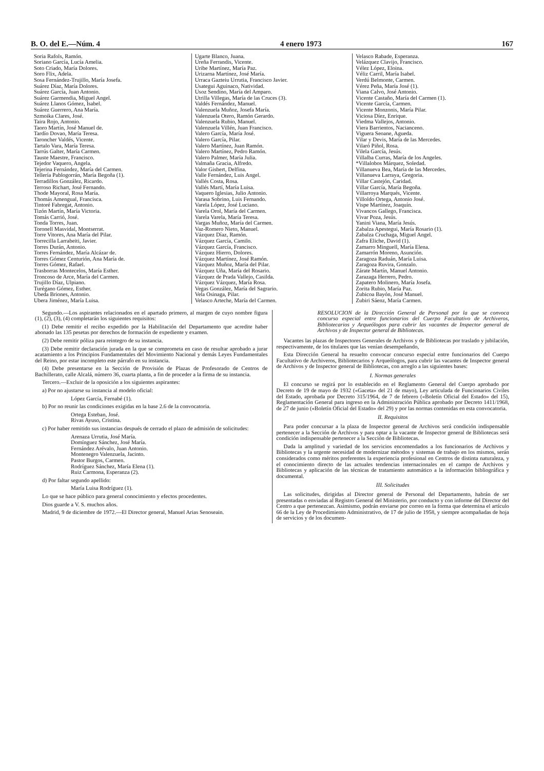B. O. del E.—Núm. 4 4 enero 1973 167
Soria Rafols, Ramón.
Soriano García, Lucía Amelia.
Soto Criado, María Dolores.
Soro Flix, Adela.
Sosa Fernández-Trujillo, María Josefa.
Suárez Díaz, María Dolores.
Suárez García, Juan Antonio.
Suárez Garmendia, Miguel Angel.
Suárez Llanos Gómez, Isabel.
Suárez Guerrero, Ana María.
Szmoika Clares, José.
Taira Rojo, Antonio.
Taoro Martín, José Manuel de.
Tardío Dovao, María Teresa.
Taroncher Valdés, Vicente.
Tartalo Vara, María Teresa.
Tarrús Galter, María Carmen.
Tauste Maestre, Francisco.
Tejedor Vaquero, Angela.
Tejerina Fernández, María del Carmen.
Tellería Pablogorrán, María Begoña (1).
Terradillos González, Ricardo.
Terroso Richart, José Fernando.
Thode Mayoral, Rosa María.
Thomás Amengual, Francisca.
Tintoré Fabregat, Antonio.
Tizón Martín, María Victoria.
Tomás Carrió, José.
Tonda Torres, Juan.
Toronell Masvidal, Montserrat.
Torre Vitores, Ana María del Pilar.
Torrecilla Larrabeiti, Javier.
Torres Durán, Antonio.
Torres Fernández, María Alcázar de.
Torres Gómez Centurión, Ana María de.
Torres Gómez, Rafael.
Trasborras Montecelos, María Esther.
Troncoso de Arce, María del Carmen.
Trujillo Díaz, Ulpiano.
Turégano Gómez, Esther.
Ubeda Briones, Antonio.
Ubera Jiménez, María Luisa.
Ugarte Blanco, Juana.
Ureña Ferrandis, Vicente.
Uribe Martínez, María Paz.
Urizarna Martínez, José María.
Urraca Gazteiu Urrutia, Francisco Javier.
Usategui Aguinaco, Natividad.
Usoz Sendino, María del Amparo.
Utrilla Villegas, María de las Cruces (3).
Valdés Fernández, Manuel.
Valenzuela Muñoz, Josefa María.
Valenzuela Otero, Ramón Gerardo.
Valenzuela Rubio, Manuel.
Valenzuela Villén, Juan Francisco.
Valero García, María José.
Valero García, Pilar.
Valero Martínez, Juan Ramón.
Valero Martínez, Pedro Ramón.
Valero Palmer, María Julia.
Valmaña Gracia, Alfredo.
Valor Gisbert, Delfina.
Valle Fernández, Luis Angel.
Vallés Costa, Rosa.
Vallés Martí, María Luisa.
Vaquero Iglesias, Julio Antonio.
Varasa Sobrino, Luis Fernando.
Varela López, José Luciano.
Varela Orol, María del Carmen.
Varela Varela, María Teresa.
Vargas Muñoz, María del Carmen.
Vaz-Romero Nieto, Manuel.
Vázquez Díaz, Ramón.
Vázquez García, Camilo.
Vázquez García, Francisco.
Vázquez Hierro, Dolores.
Vázquez Martínez, José Ramón.
Vázquez Muñoz, María del Pilar.
Vázquez Uña, María del Rosario.
Vázquez de Prada Vallejo, Casilda.
Vázquez Vázquez, María Rosa.
Vegas González, María del Sagrario.
Vela Osinaga, Pilar.
Velasco Arteche, María del Carmen.
Velasco Rabade, Esperanza.
Velázquez Clavijo, Francisco.
Vélez López, Eloina.
Véliz Carril, María Isabel.
Verdú Belmonte, Carmen.
Vérez Peña, María José (1).
Viana Calvo, José Antonio.
Vicente Castaño, María del Carmen (1).
Vicente García, Carmen.
Vicente Monzonis, María Pilar.
Viciosa Díez, Enrique.
Viedma Vallejos, Antonio.
Viera Barrientos, Nacianceno.
Viguera Seoane, Agueda.
Vilar y Devis, María de las Mercedes.
Vilaró Piñol, Rosa.
Vilela García, Jesús.
Villalba Curras, María de los Angeles.
*Villalobos Márquez, Soledad.
Villanueva Bea, María de las Mercedes.
Villanueva Larraya, Gregoria.
Villar Castejón, Caridad.
Villar García, María Begoña.
Villarroya Marqués, Vicente.
Villoldo Ortega, Antonio José.
Vispe Martínez, Joaquín.
Vivancos Gallego, Francisca.
Vivar Poza, Jesús.
Yanini Viana, María Jesús.
Zabalza Apestegui, María Rosario (1).
Zabalza Cruchaga, Miguel Angel.
Zafra Eliche, David (1).
Zamarro Minguell, María Elena.
Zamarrón Moreno, Asunción.
Zaragoza Raduán, María Luisa.
Zaragoza Ruvira, Gonzalo.
Zárate Martín, Manuel Antonio.
Zarazaga Herrero, Pedro.
Zapatero Molinero, María Josefa.
Zorita Rubio, María Paz.
Zubicoa Bayón, José Manuel.
Zubiri Sáenz, María Carmen.
Segundo.—Los aspirantes relacionados en el apartado primero, al margen de cuyo nombre figura (1), (2), (3), (4) completarán los siguientes requisitos:
(1) Debe remitir el recibo expedido por la Habilitación del Departamento que acredite haber abonado las 135 pesetas por derechos de formación de expediente y examen.
(2) Debe remitir póliza para reintegro de su instancia.
(3) Debe remitir declaración jurada en la que se comprometa en caso de resultar aprobado a jurar acatamiento a los Principios Fundamentales del Movimiento Nacional y demás Leyes Fundamentales del Reino, por estar incompleto este párrafo en su instancia.
(4) Debe presentarse en la Sección de Provisión de Plazas de Profesorado de Centros de Bachillerato, calle Alcalá, número 36, cuarta planta, a fin de proceder a la firma de su instancia.
Tercero.—Excluir de la oposición a los siguientes aspirantes:
a) Por no ajustarse su instancia al modelo oficial:
López García, Fernabé (1).
b) Por no reunir las condiciones exigidas en la base 2.6 de la convocatoria.
Ortega Esteban, José.
Rivas Ayuso, Cristina.
c) Por haber remitido sus instancias después de cerrado el plazo de admisión de solicitudes:
Arenaza Urrutia, José María.
Domínguez Sánchez, José María.
Fernández Arévalo, Juan Antonio.
Montenegro Valenzuela, Jacinto.
Pastor Burgos, Carmen.
Rodríguez Sánchez, María Elena (1).
Ruiz Carmona, Esperanza (2).
d) Por faltar segundo apellido:
María Luisa Rodríguez (1).
Lo que se hace público para general conocimiento y efectos procedentes.
Dios guarde a V. S. muchos años.
Madrid, 9 de diciembre de 1972.—El Director general, Manuel Arias Senoseain.
RESOLUCION de la Dirección General de Personal por la que se convoca concurso especial entre funcionarios del Cuerpo Facultativo de Archiveros, Bibliotecarios y Arqueólogos para cubrir las vacantes de Inspector general de Archivos y de Inspector general de Bibliotecas.
Vacantes las plazas de Inspectores Generales de Archivos y de Bibliotecas por traslado y jubilación, respectivamente, de los titulares que las venían desempeñando,
Esta Dirección General ha resuelto convocar concurso especial entre funcionarios del Cuerpo Facultativo de Archiveros, Bibliotecarios y Arqueólogos, para cubrir las vacantes de Inspector general de Archivos y de Inspector general de Bibliotecas, con arreglo a las siguientes bases:
I. Normas generales
El concurso se regirá por lo establecido en el Reglamento General del Cuerpo aprobado por Decreto de 19 de mayo de 1932 («Gaceta» del 21 de mayo), Ley articulada de Funcionarios Civiles del Estado, aprobada por Decreto 315/1964, de 7 de febrero («Boletín Oficial del Estado» del 15), Reglamentación General para ingreso en la Administración Pública aprobado por Decreto 1411/1968, de 27 de junio («Boletín Oficial del Estado» del 29) y por las normas contenidas en esta convocatoria.
II. Requisitos
Para poder concursar a la plaza de Inspector general de Archivos será condición indispensable pertenecer a la Sección de Archivos y para optar a la vacante de Inspector general de Bibliotecas será condición indispensable pertenecer a la Sección de Bibliotecas.
Dada la amplitud y variedad de los servicios encomendados a los funcionarios de Archivos y Bibliotecas y la urgente necesidad de modernizar métodos y sistemas de trabajo en los mismos, serán considerados como méritos preferentes la experiencia profesional en Centros de distinta naturaleza, y el conocimiento directo de las actuales tendencias internacionales en el campo de Archivos y Bibliotecas y aplicación de las técnicas de tratamiento automático a la información bibliográfica y documental.
III. Solicitudes
Las solicitudes, dirigidas al Director general de Personal del Departamento, habrán de ser presentadas o enviadas al Registro General del Ministerio, por conducto y con informe del Director del Centro a que pertenezcan. Asimismo, podrán enviarse por correo en la forma que determina el artículo 66 de la Ley de Procedimiento Administrativo, de 17 de julio de 1958, y siempre acompañadas de hoja de servicios y de los documen-